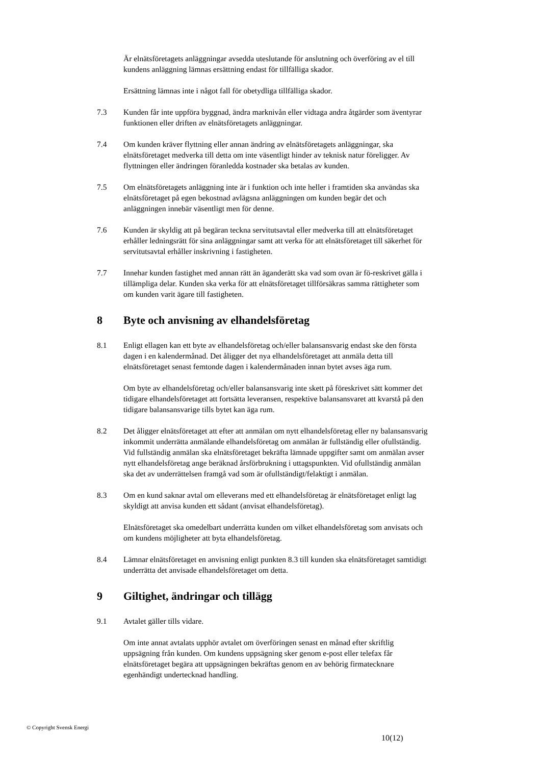Är elnätsföretagets anläggningar avsedda uteslutande för anslutning och överföring av el till kundens anläggning lämnas ersättning endast för tillfälliga skador.
Ersättning lämnas inte i något fall för obetydliga tillfälliga skador.
7.3 Kunden får inte uppföra byggnad, ändra marknivån eller vidtaga andra åtgärder som äventyrar funktionen eller driften av elnätsföretagets anläggningar.
7.4 Om kunden kräver flyttning eller annan ändring av elnätsföretagets anläggningar, ska elnätsföretaget medverka till detta om inte väsentligt hinder av teknisk natur föreligger. Av flyttningen eller ändringen föranledda kostnader ska betalas av kunden.
7.5 Om elnätsföretagets anläggning inte är i funktion och inte heller i framtiden ska användas ska elnätsföretaget på egen bekostnad avlägsna anläggningen om kunden begär det och anläggningen innebär väsentligt men för denne.
7.6 Kunden är skyldig att på begäran teckna servitutsavtal eller medverka till att elnätsföretaget erhåller ledningsrätt för sina anläggningar samt att verka för att elnätsföretaget till säkerhet för servitutsavtal erhåller inskrivning i fastigheten.
7.7 Innehar kunden fastighet med annan rätt än äganderätt ska vad som ovan är fö-reskrivet gälla i tillämpliga delar. Kunden ska verka för att elnätsföretaget tillförsäkras samma rättigheter som om kunden varit ägare till fastigheten.
8 Byte och anvisning av elhandelsföretag
8.1 Enligt ellagen kan ett byte av elhandelsföretag och/eller balansansvarig endast ske den första dagen i en kalendermånad. Det åligger det nya elhandelsföretaget att anmäla detta till elnätsföretaget senast femtonde dagen i kalendermånaden innan bytet avses äga rum.
Om byte av elhandelsföretag och/eller balansansvarig inte skett på föreskrivet sätt kommer det tidigare elhandelsföretaget att fortsätta leveransen, respektive balansansvaret att kvarstå på den tidigare balansansvarige tills bytet kan äga rum.
8.2 Det åligger elnätsföretaget att efter att anmälan om nytt elhandelsföretag eller ny balansansvarig inkommit underrätta anmälande elhandelsföretag om anmälan är fullständig eller ofullständig. Vid fullständig anmälan ska elnätsföretaget bekräfta lämnade uppgifter samt om anmälan avser nytt elhandelsföretag ange beräknad årsförbrukning i uttagspunkten. Vid ofullständig anmälan ska det av underrättelsen framgå vad som är ofullständigt/felaktigt i anmälan.
8.3 Om en kund saknar avtal om elleverans med ett elhandelsföretag är elnätsföretaget enligt lag skyldigt att anvisa kunden ett sådant (anvisat elhandelsföretag).
Elnätsföretaget ska omedelbart underrätta kunden om vilket elhandelsföretag som anvisats och om kundens möjligheter att byta elhandelsföretag.
8.4 Lämnar elnätsföretaget en anvisning enligt punkten 8.3 till kunden ska elnätsföretaget samtidigt underrätta det anvisade elhandelsföretaget om detta.
9 Giltighet, ändringar och tillägg
9.1 Avtalet gäller tills vidare.
Om inte annat avtalats upphör avtalet om överföringen senast en månad efter skriftlig uppsägning från kunden. Om kundens uppsägning sker genom e-post eller telefax får elnätsföretaget begära att uppsägningen bekräftas genom en av behörig firmatecknare egenhändigt undertecknad handling.
© Copyright Svensk Energi
10(12)